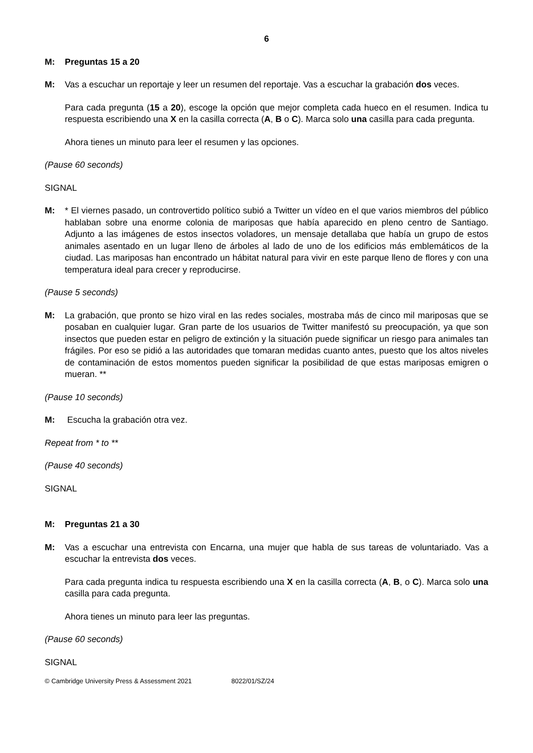6
M: Preguntas 15 a 20
M: Vas a escuchar un reportaje y leer un resumen del reportaje. Vas a escuchar la grabación dos veces.
Para cada pregunta (15 a 20), escoge la opción que mejor completa cada hueco en el resumen. Indica tu respuesta escribiendo una X en la casilla correcta (A, B o C). Marca solo una casilla para cada pregunta.
Ahora tienes un minuto para leer el resumen y las opciones.
(Pause 60 seconds)
SIGNAL
M: * El viernes pasado, un controvertido político subió a Twitter un vídeo en el que varios miembros del público hablaban sobre una enorme colonia de mariposas que había aparecido en pleno centro de Santiago. Adjunto a las imágenes de estos insectos voladores, un mensaje detallaba que había un grupo de estos animales asentado en un lugar lleno de árboles al lado de uno de los edificios más emblemáticos de la ciudad. Las mariposas han encontrado un hábitat natural para vivir en este parque lleno de flores y con una temperatura ideal para crecer y reproducirse.
(Pause 5 seconds)
M: La grabación, que pronto se hizo viral en las redes sociales, mostraba más de cinco mil mariposas que se posaban en cualquier lugar. Gran parte de los usuarios de Twitter manifestó su preocupación, ya que son insectos que pueden estar en peligro de extinción y la situación puede significar un riesgo para animales tan frágiles. Por eso se pidió a las autoridades que tomaran medidas cuanto antes, puesto que los altos niveles de contaminación de estos momentos pueden significar la posibilidad de que estas mariposas emigren o mueran. **
(Pause 10 seconds)
M: Escucha la grabación otra vez.
Repeat from * to **
(Pause 40 seconds)
SIGNAL
M: Preguntas 21 a 30
M: Vas a escuchar una entrevista con Encarna, una mujer que habla de sus tareas de voluntariado. Vas a escuchar la entrevista dos veces.
Para cada pregunta indica tu respuesta escribiendo una X en la casilla correcta (A, B, o C). Marca solo una casilla para cada pregunta.
Ahora tienes un minuto para leer las preguntas.
(Pause 60 seconds)
SIGNAL
© Cambridge University Press & Assessment 2021 8022/01/SZ/24